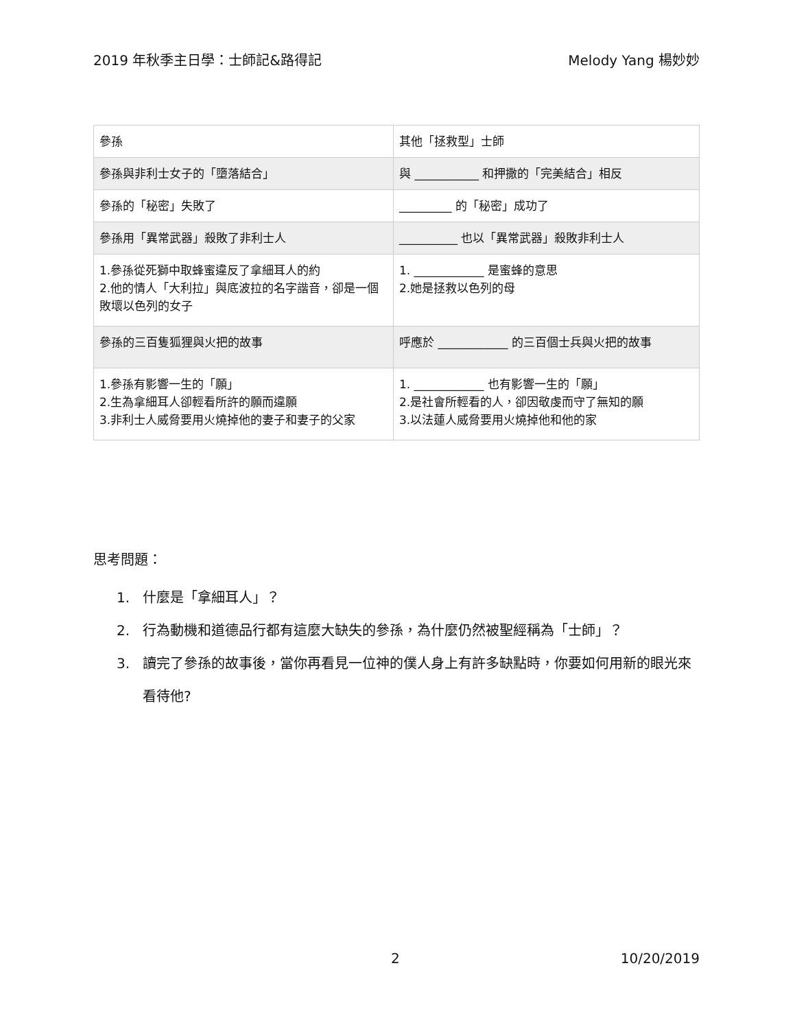2019 年秋季主日學：士師記&路得記 Melody Yang 楊妙妙
| 參孫 | 其他「拯救型」士師 |
| 參孫與非利士女子的「墮落結合」 | 與 ___________ 和押撒的「完美結合」相反 |
| 參孫的「秘密」失敗了 | _________ 的「秘密」成功了 |
| 參孫用「異常武器」殺敗了非利士人 | __________ 也以「異常武器」殺敗非利士人 |
| 1.參孫從死獅中取蜂蜜違反了拿細耳人的約 2.他的情人「大利拉」與底波拉的名字諧音，卻是一個敗壞以色列的女子 | 1. ____________ 是蜜蜂的意思 2.她是拯救以色列的母 |
| 參孫的三百隻狐狸與火把的故事 | 呼應於 ____________ 的三百個士兵與火把的故事 |
| 1.參孫有影響一生的「願」 2.生為拿細耳人卻輕看所許的願而違願 3.非利士人威脅要用火燒掉他的妻子和妻子的父家 | 1. ____________ 也有影響一生的「願」 2.是社會所輕看的人，卻因敬虔而守了無知的願 3.以法蓮人威脅要用火燒掉他和他的家 |
思考問題：
1. 什麼是「拿細耳人」？
2. 行為動機和道德品行都有這麼大缺失的參孫，為什麼仍然被聖經稱為「士師」？
3. 讀完了參孫的故事後，當你再看見一位神的僕人身上有許多缺點時，你要如何用新的眼光來看待他?
2 10/20/2019